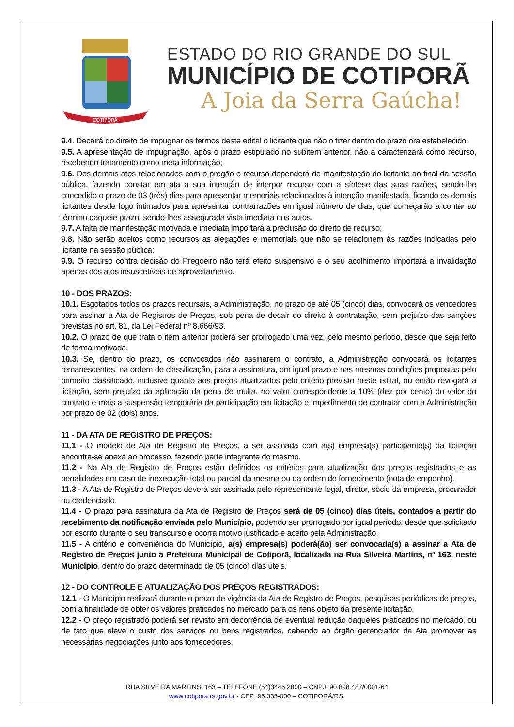COTIPORÃ
ESTADO DO RIO GRANDE DO SUL
MUNICÍPIO DE COTIPORÃ
A Joia da Serra Gaúcha!
9.4. Decairá do direito de impugnar os termos deste edital o licitante que não o fizer dentro do prazo ora estabelecido.
9.5. A apresentação de impugnação, após o prazo estipulado no subitem anterior, não a caracterizará como recurso, recebendo tratamento como mera informação;
9.6. Dos demais atos relacionados com o pregão o recurso dependerá de manifestação do licitante ao final da sessão pública, fazendo constar em ata a sua intenção de interpor recurso com a síntese das suas razões, sendo-lhe concedido o prazo de 03 (três) dias para apresentar memoriais relacionados à intenção manifestada, ficando os demais licitantes desde logo intimados para apresentar contrarrazões em igual número de dias, que começarão a contar ao término daquele prazo, sendo-lhes assegurada vista imediata dos autos.
9.7. A falta de manifestação motivada e imediata importará a preclusão do direito de recurso;
9.8. Não serão aceitos como recursos as alegações e memoriais que não se relacionem às razões indicadas pelo licitante na sessão pública;
9.9. O recurso contra decisão do Pregoeiro não terá efeito suspensivo e o seu acolhimento importará a invalidação apenas dos atos insuscetíveis de aproveitamento.
10 - DOS PRAZOS:
10.1. Esgotados todos os prazos recursais, a Administração, no prazo de até 05 (cinco) dias, convocará os vencedores para assinar a Ata de Registros de Preços, sob pena de decair do direito à contratação, sem prejuízo das sanções previstas no art. 81, da Lei Federal nº 8.666/93.
10.2. O prazo de que trata o item anterior poderá ser prorrogado uma vez, pelo mesmo período, desde que seja feito de forma motivada.
10.3. Se, dentro do prazo, os convocados não assinarem o contrato, a Administração convocará os licitantes remanescentes, na ordem de classificação, para a assinatura, em igual prazo e nas mesmas condições propostas pelo primeiro classificado, inclusive quanto aos preços atualizados pelo critério previsto neste edital, ou então revogará a licitação, sem prejuízo da aplicação da pena de multa, no valor correspondente a 10% (dez por cento) do valor do contrato e mais a suspensão temporária da participação em licitação e impedimento de contratar com a Administração por prazo de 02 (dois) anos.
11 - DA ATA DE REGISTRO DE PREÇOS:
11.1 - O modelo de Ata de Registro de Preços, a ser assinada com a(s) empresa(s) participante(s) da licitação encontra-se anexa ao processo, fazendo parte integrante do mesmo.
11.2 - Na Ata de Registro de Preços estão definidos os critérios para atualização dos preços registrados e as penalidades em caso de inexecução total ou parcial da mesma ou da ordem de fornecimento (nota de empenho).
11.3 - A Ata de Registro de Preços deverá ser assinada pelo representante legal, diretor, sócio da empresa, procurador ou credenciado.
11.4 - O prazo para assinatura da Ata de Registro de Preços será de 05 (cinco) dias úteis, contados a partir do recebimento da notificação enviada pelo Município, podendo ser prorrogado por igual período, desde que solicitado por escrito durante o seu transcurso e ocorra motivo justificado e aceito pela Administração.
11.5 - A critério e conveniência do Município, a(s) empresa(s) poderá(ão) ser convocada(s) a assinar a Ata de Registro de Preços junto a Prefeitura Municipal de Cotiporã, localizada na Rua Silveira Martins, nº 163, neste Município, dentro do prazo determinado de 05 (cinco) dias úteis.
12 - DO CONTROLE E ATUALIZAÇÃO DOS PREÇOS REGISTRADOS:
12.1 - O Município realizará durante o prazo de vigência da Ata de Registro de Preços, pesquisas periódicas de preços, com a finalidade de obter os valores praticados no mercado para os itens objeto da presente licitação.
12.2 - O preço registrado poderá ser revisto em decorrência de eventual redução daqueles praticados no mercado, ou de fato que eleve o custo dos serviços ou bens registrados, cabendo ao órgão gerenciador da Ata promover as necessárias negociações junto aos fornecedores.
RUA SILVEIRA MARTINS, 163 – TELEFONE (54)3446 2800 – CNPJ: 90.898.487/0001-64
www.cotipora.rs.gov.br - CEP: 95.335-000 – COTIPORÃ/RS.